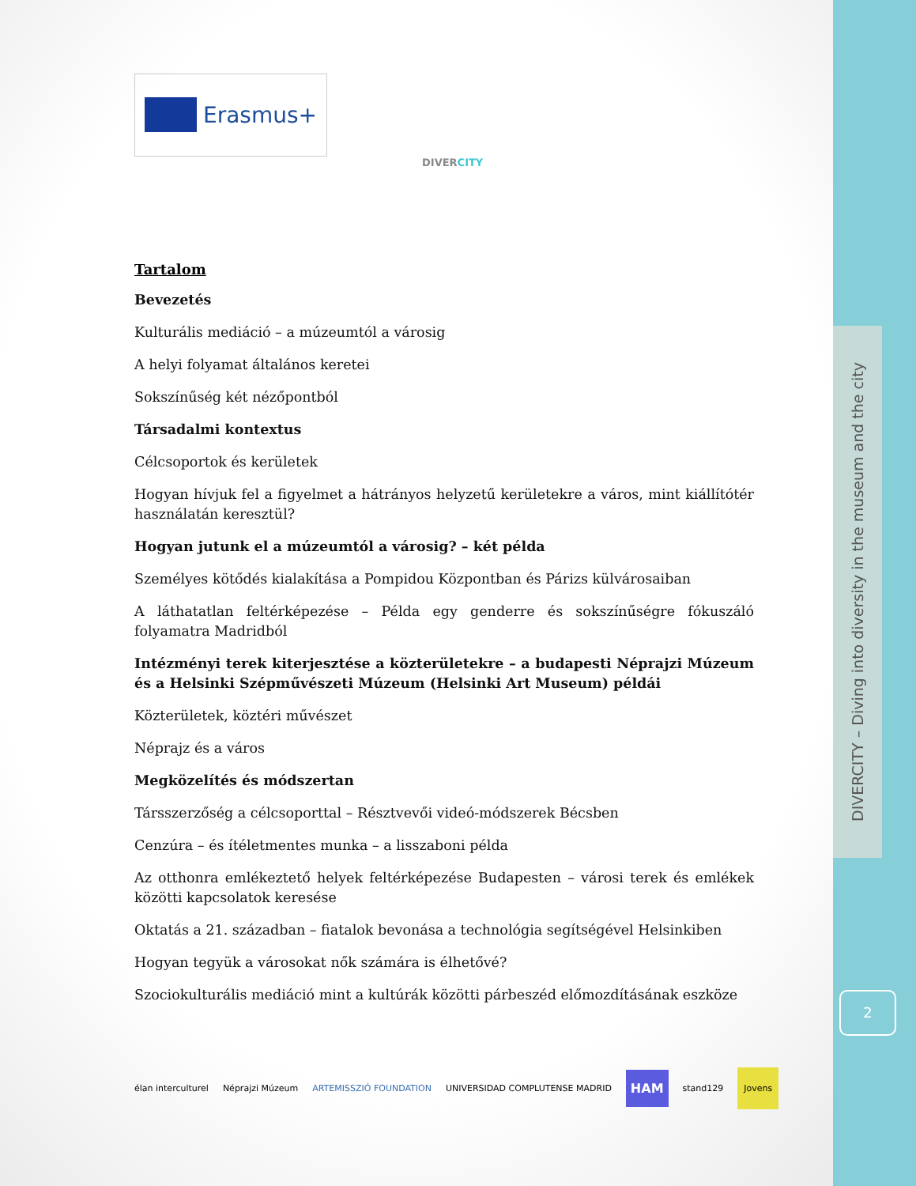DIVERCITY – Diving into diversity in the museum and the city
2
Erasmus+
DIVERCITY
Tartalom
Bevezetés
Kulturális mediáció – a múzeumtól a városig
A helyi folyamat általános keretei
Sokszínűség két nézőpontból
Társadalmi kontextus
Célcsoportok és kerületek
Hogyan hívjuk fel a figyelmet a hátrányos helyzetű kerületekre a város, mint kiállítótér használatán keresztül?
Hogyan jutunk el a múzeumtól a városig? – két példa
Személyes kötődés kialakítása a Pompidou Központban és Párizs külvárosaiban
A láthatatlan feltérképezése – Példa egy genderre és sokszínűségre fókuszáló folyamatra Madridból
Intézményi terek kiterjesztése a közterületekre – a budapesti Néprajzi Múzeum és a Helsinki Szépművészeti Múzeum (Helsinki Art Museum) példái
Közterületek, köztéri művészet
Néprajz és a város
Megközelítés és módszertan
Társszerzőség a célcsoporttal – Résztvevői videó-módszerek Bécsben
Cenzúra – és ítéletmentes munka – a lisszaboni példa
Az otthonra emlékeztető helyek feltérképezése Budapesten – városi terek és emlékek közötti kapcsolatok keresése
Oktatás a 21. században – fiatalok bevonása a technológia segítségével Helsinkiben
Hogyan tegyük a városokat nők számára is élhetővé?
Szociokulturális mediáció mint a kultúrák közötti párbeszéd előmozdításának eszköze
élan interculturel Néprajzi Múzeum ARTEMISSZIÓ FOUNDATION UNIVERSIDAD COMPLUTENSE MADRID HAM stand129 Jovens